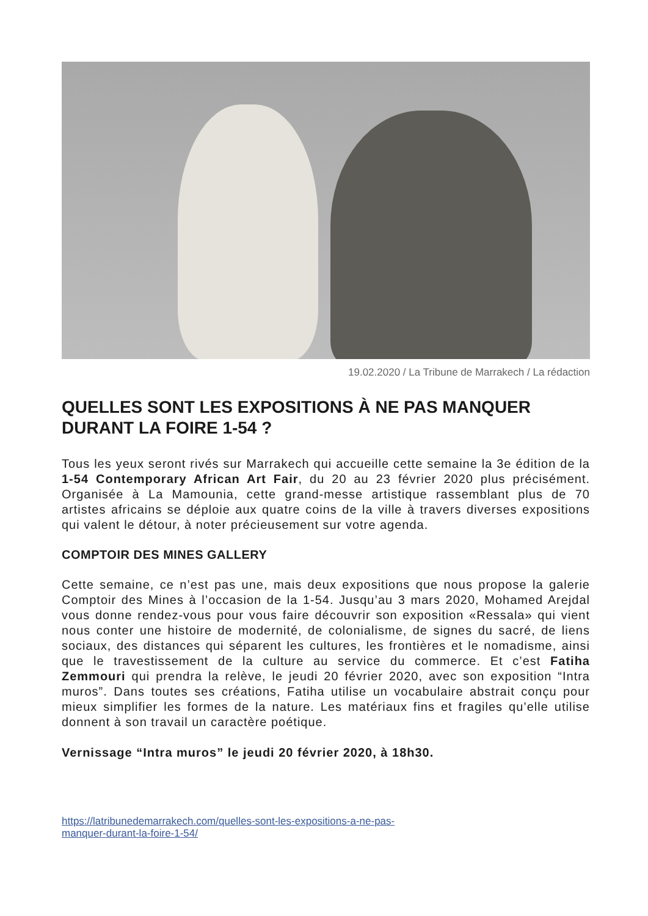19.02.2020 / La Tribune de Marrakech / La rédaction
QUELLES SONT LES EXPOSITIONS À NE PAS MANQUER
DURANT LA FOIRE 1-54 ?
Tous les yeux seront rivés sur Marrakech qui accueille cette semaine la 3e édition de la 1-54 Contemporary African Art Fair, du 20 au 23 février 2020 plus précisément. Organisée à La Mamounia, cette grand-messe artistique rassemblant plus de 70 artistes africains se déploie aux quatre coins de la ville à travers diverses expositions qui valent le détour, à noter précieusement sur votre agenda.
COMPTOIR DES MINES GALLERY
Cette semaine, ce n’est pas une, mais deux expositions que nous propose la galerie Comptoir des Mines à l’occasion de la 1-54. Jusqu’au 3 mars 2020, Mohamed Arejdal vous donne rendez-vous pour vous faire découvrir son exposition «Ressala» qui vient nous conter une histoire de modernité, de colonialisme, de signes du sacré, de liens sociaux, des distances qui séparent les cultures, les frontières et le nomadisme, ainsi que le travestissement de la culture au service du commerce. Et c’est Fatiha Zemmouri qui prendra la relève, le jeudi 20 février 2020, avec son exposition “Intra muros”. Dans toutes ses créations, Fatiha utilise un vocabulaire abstrait conçu pour mieux simplifier les formes de la nature. Les matériaux fins et fragiles qu’elle utilise donnent à son travail un caractère poétique.
Vernissage “Intra muros” le jeudi 20 février 2020, à 18h30.
https://latribunedemarrakech.com/quelles-sont-les-expositions-a-ne-pas-manquer-durant-la-foire-1-54/